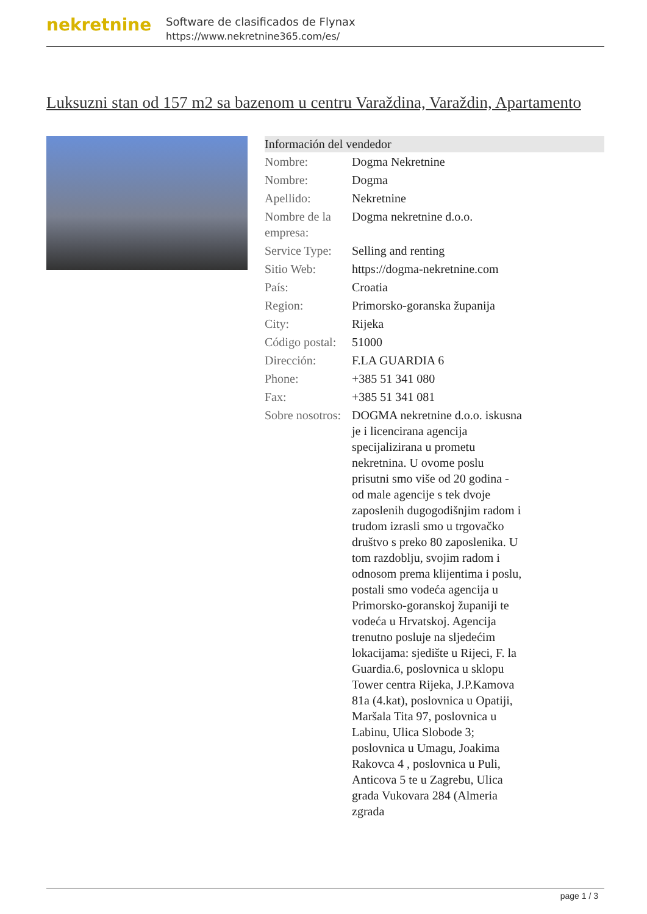nekretnine
Software de clasificados de Flynax
https://www.nekretnine365.com/es/
Luksuzni stan od 157 m2 sa bazenom u centru Varaždina, Varaždin, Apartamento
| Información del vendedor | |
| --- | --- |
| Nombre: | Dogma Nekretnine |
| Nombre: | Dogma |
| Apellido: | Nekretnine |
| Nombre de la empresa: | Dogma nekretnine d.o.o. |
| Service Type: | Selling and renting |
| Sitio Web: | https://dogma-nekretnine.com |
| País: | Croatia |
| Region: | Primorsko-goranska županija |
| City: | Rijeka |
| Código postal: | 51000 |
| Dirección: | F.LA GUARDIA 6 |
| Phone: | +385 51 341 080 |
| Fax: | +385 51 341 081 |
| Sobre nosotros: | DOGMA nekretnine d.o.o. iskusna je i licencirana agencija specijalizirana u prometu nekretnina. U ovome poslu prisutni smo više od 20 godina - od male agencije s tek dvoje zaposlenih dugogodišnjim radom i trudom izrasli smo u trgovačko društvo s preko 80 zaposlenika. U tom razdoblju, svojim radom i odnosom prema klijentima i poslu, postali smo vodeća agencija u Primorsko-goranskoj županiji te vodeća u Hrvatskoj. Agencija trenutno posluje na sljedećim lokacijama: sjedište u Rijeci, F. la Guardia.6, poslovnica u sklopu Tower centra Rijeka, J.P.Kamova 81a (4.kat), poslovnica u Opatiji, Maršala Tita 97, poslovnica u Labinu, Ulica Slobode 3; poslovnica u Umagu, Joakima Rakovca 4 , poslovnica u Puli, Anticova 5 te u Zagrebu, Ulica grada Vukovara 284 (Almeria zgrada |
page 1 / 3